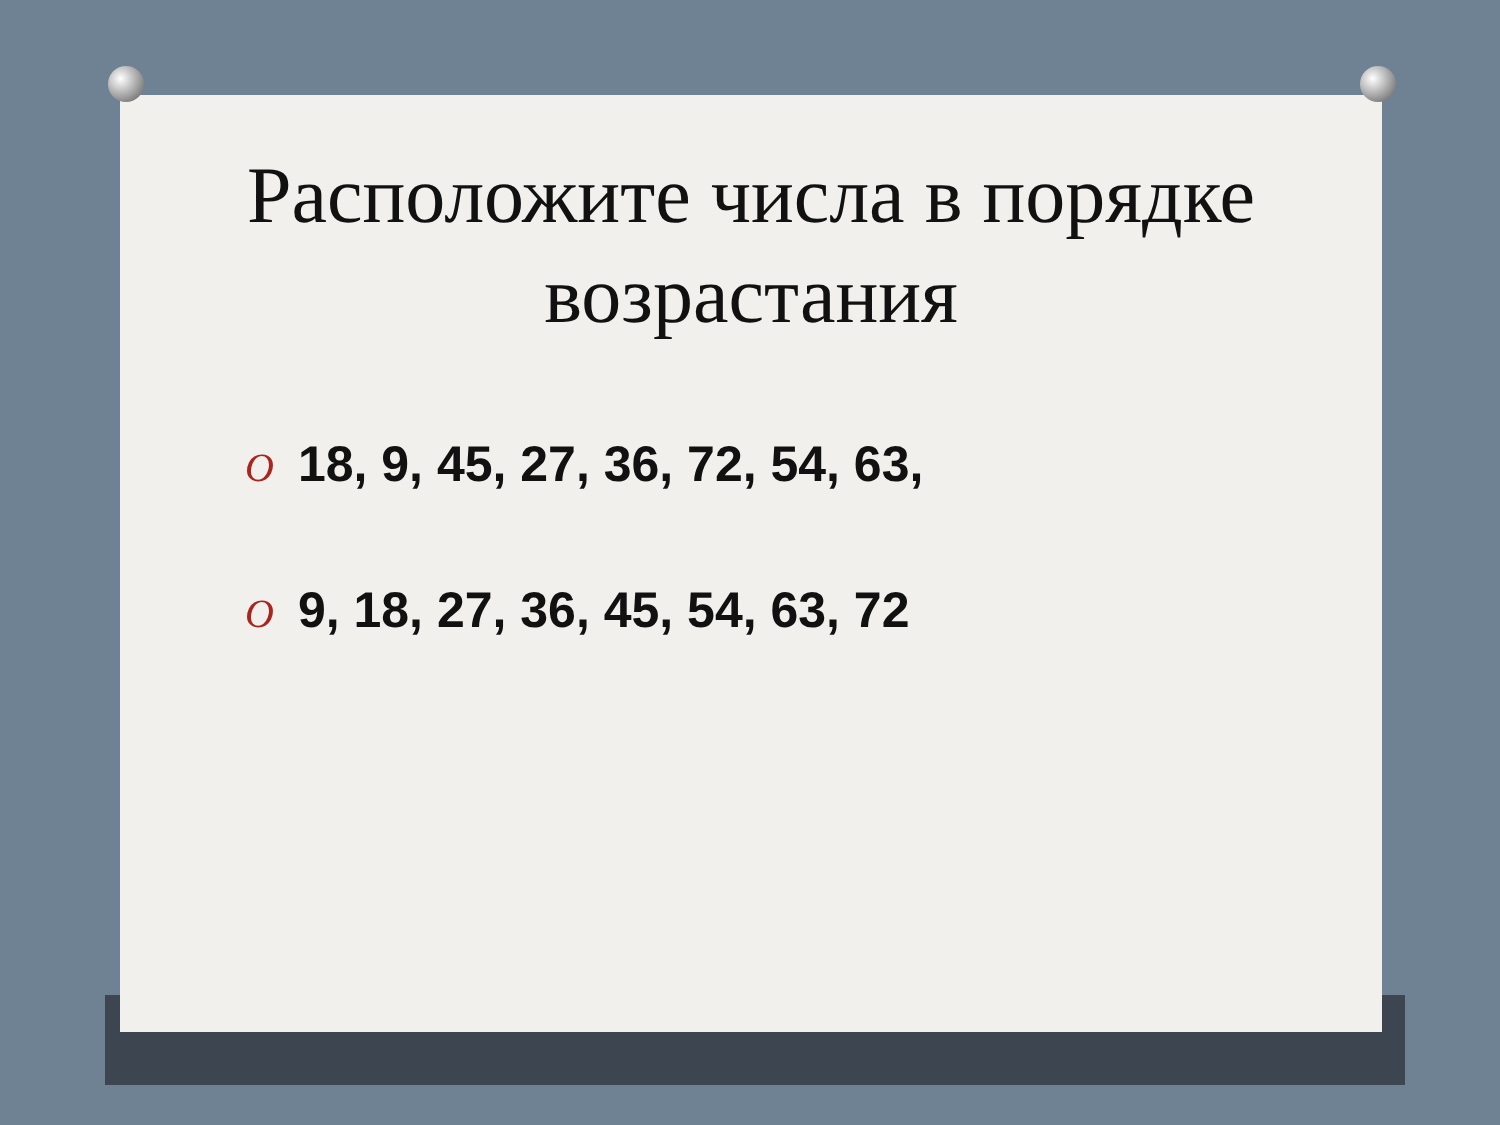Расположите числа в порядке возрастания
O 18, 9, 45, 27, 36, 72, 54, 63,
O 9, 18, 27, 36, 45, 54, 63, 72